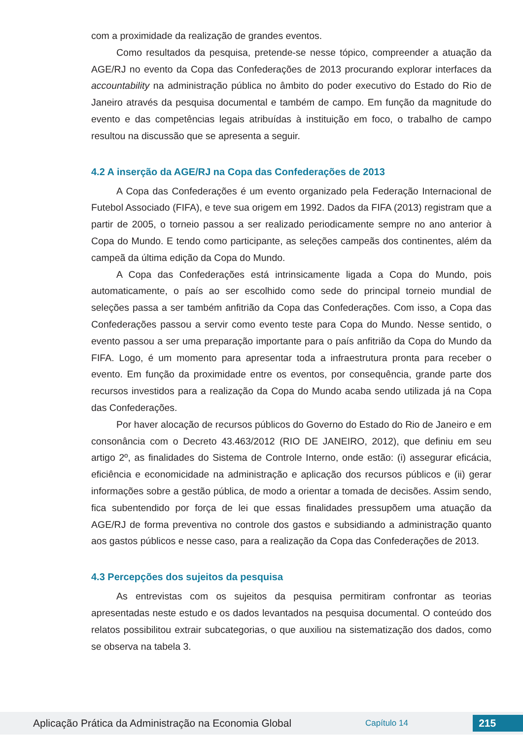com a proximidade da realização de grandes eventos.
Como resultados da pesquisa, pretende-se nesse tópico, compreender a atuação da AGE/RJ no evento da Copa das Confederações de 2013 procurando explorar interfaces da accountability na administração pública no âmbito do poder executivo do Estado do Rio de Janeiro através da pesquisa documental e também de campo. Em função da magnitude do evento e das competências legais atribuídas à instituição em foco, o trabalho de campo resultou na discussão que se apresenta a seguir.
4.2 A inserção da AGE/RJ na Copa das Confederações de 2013
A Copa das Confederações é um evento organizado pela Federação Internacional de Futebol Associado (FIFA), e teve sua origem em 1992. Dados da FIFA (2013) registram que a partir de 2005, o torneio passou a ser realizado periodicamente sempre no ano anterior à Copa do Mundo. E tendo como participante, as seleções campeãs dos continentes, além da campeã da última edição da Copa do Mundo.
A Copa das Confederações está intrinsicamente ligada a Copa do Mundo, pois automaticamente, o país ao ser escolhido como sede do principal torneio mundial de seleções passa a ser também anfitrião da Copa das Confederações. Com isso, a Copa das Confederações passou a servir como evento teste para Copa do Mundo. Nesse sentido, o evento passou a ser uma preparação importante para o país anfitrião da Copa do Mundo da FIFA. Logo, é um momento para apresentar toda a infraestrutura pronta para receber o evento. Em função da proximidade entre os eventos, por consequência, grande parte dos recursos investidos para a realização da Copa do Mundo acaba sendo utilizada já na Copa das Confederações.
Por haver alocação de recursos públicos do Governo do Estado do Rio de Janeiro e em consonância com o Decreto 43.463/2012 (RIO DE JANEIRO, 2012), que definiu em seu artigo 2º, as finalidades do Sistema de Controle Interno, onde estão: (i) assegurar eficácia, eficiência e economicidade na administração e aplicação dos recursos públicos e (ii) gerar informações sobre a gestão pública, de modo a orientar a tomada de decisões. Assim sendo, fica subentendido por força de lei que essas finalidades pressupõem uma atuação da AGE/RJ de forma preventiva no controle dos gastos e subsidiando a administração quanto aos gastos públicos e nesse caso, para a realização da Copa das Confederações de 2013.
4.3 Percepções dos sujeitos da pesquisa
As entrevistas com os sujeitos da pesquisa permitiram confrontar as teorias apresentadas neste estudo e os dados levantados na pesquisa documental. O conteúdo dos relatos possibilitou extrair subcategorias, o que auxiliou na sistematização dos dados, como se observa na tabela 3.
Aplicação Prática da Administração na Economia Global Capítulo 14 215